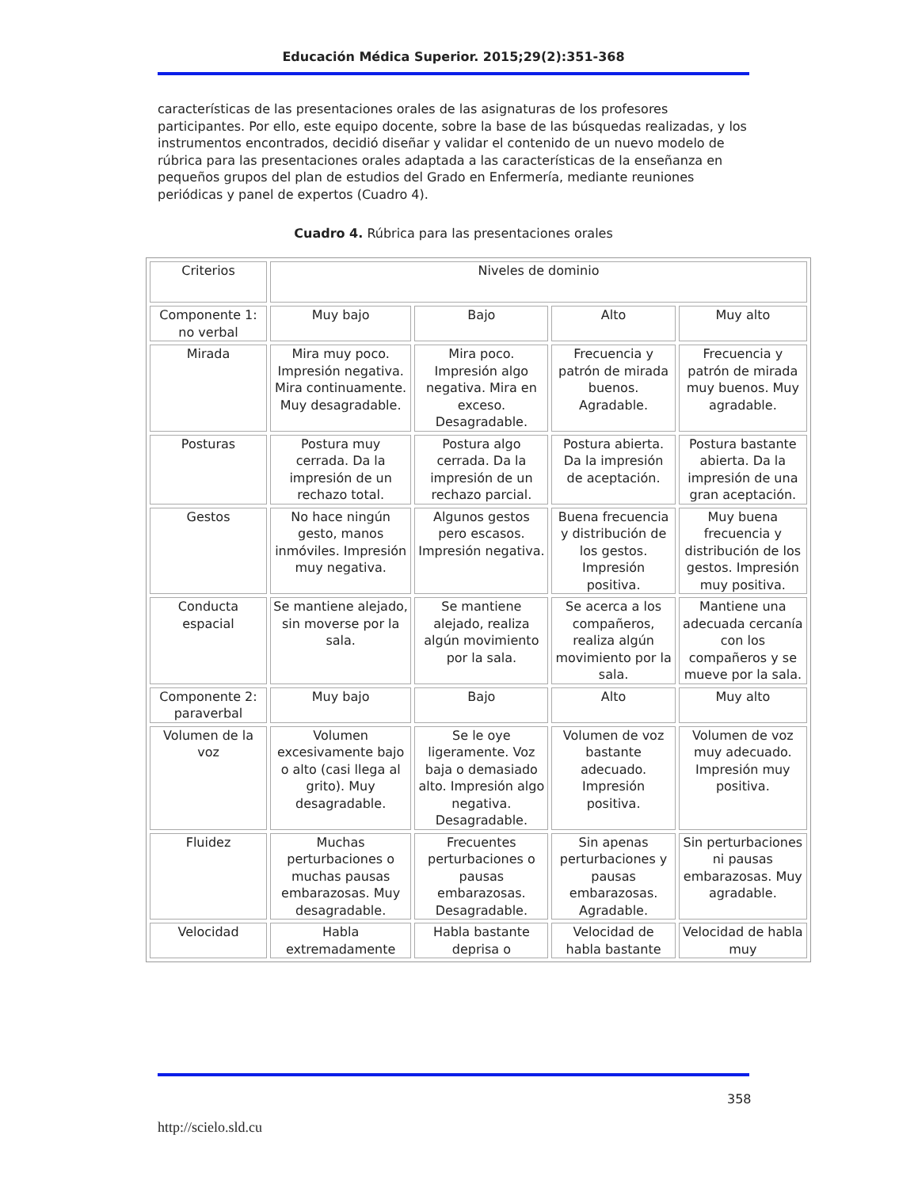Educación Médica Superior. 2015;29(2):351-368
características de las presentaciones orales de las asignaturas de los profesores participantes. Por ello, este equipo docente, sobre la base de las búsquedas realizadas, y los instrumentos encontrados, decidió diseñar y validar el contenido de un nuevo modelo de rúbrica para las presentaciones orales adaptada a las características de la enseñanza en pequeños grupos del plan de estudios del Grado en Enfermería, mediante reuniones periódicas y panel de expertos (Cuadro 4).
Cuadro 4. Rúbrica para las presentaciones orales
| Criterios | Niveles de dominio | | | |
| Componente 1: no verbal | Muy bajo | Bajo | Alto | Muy alto |
| Mirada | Mira muy poco. Impresión negativa. Mira continuamente. Muy desagradable. | Mira poco. Impresión algo negativa. Mira en exceso. Desagradable. | Frecuencia y patrón de mirada buenos. Agradable. | Frecuencia y patrón de mirada muy buenos. Muy agradable. |
| Posturas | Postura muy cerrada. Da la impresión de un rechazo total. | Postura algo cerrada. Da la impresión de un rechazo parcial. | Postura abierta. Da la impresión de aceptación. | Postura bastante abierta. Da la impresión de una gran aceptación. |
| Gestos | No hace ningún gesto, manos inmóviles. Impresión muy negativa. | Algunos gestos pero escasos. Impresión negativa. | Buena frecuencia y distribución de los gestos. Impresión positiva. | Muy buena frecuencia y distribución de los gestos. Impresión muy positiva. |
| Conducta espacial | Se mantiene alejado, sin moverse por la sala. | Se mantiene alejado, realiza algún movimiento por la sala. | Se acerca a los compañeros, realiza algún movimiento por la sala. | Mantiene una adecuada cercanía con los compañeros y se mueve por la sala. |
| Componente 2: paraverbal | Muy bajo | Bajo | Alto | Muy alto |
| Volumen de la voz | Volumen excesivamente bajo o alto (casi llega al grito). Muy desagradable. | Se le oye ligeramente. Voz baja o demasiado alto. Impresión algo negativa. Desagradable. | Volumen de voz bastante adecuado. Impresión positiva. | Volumen de voz muy adecuado. Impresión muy positiva. |
| Fluidez | Muchas perturbaciones o muchas pausas embarazosas. Muy desagradable. | Frecuentes perturbaciones o pausas embarazosas. Desagradable. | Sin apenas perturbaciones y pausas embarazosas. Agradable. | Sin perturbaciones ni pausas embarazosas. Muy agradable. |
| Velocidad | Habla extremadamente | Habla bastante deprisa o | Velocidad de habla bastante | Velocidad de habla muy |
358
http://scielo.sld.cu